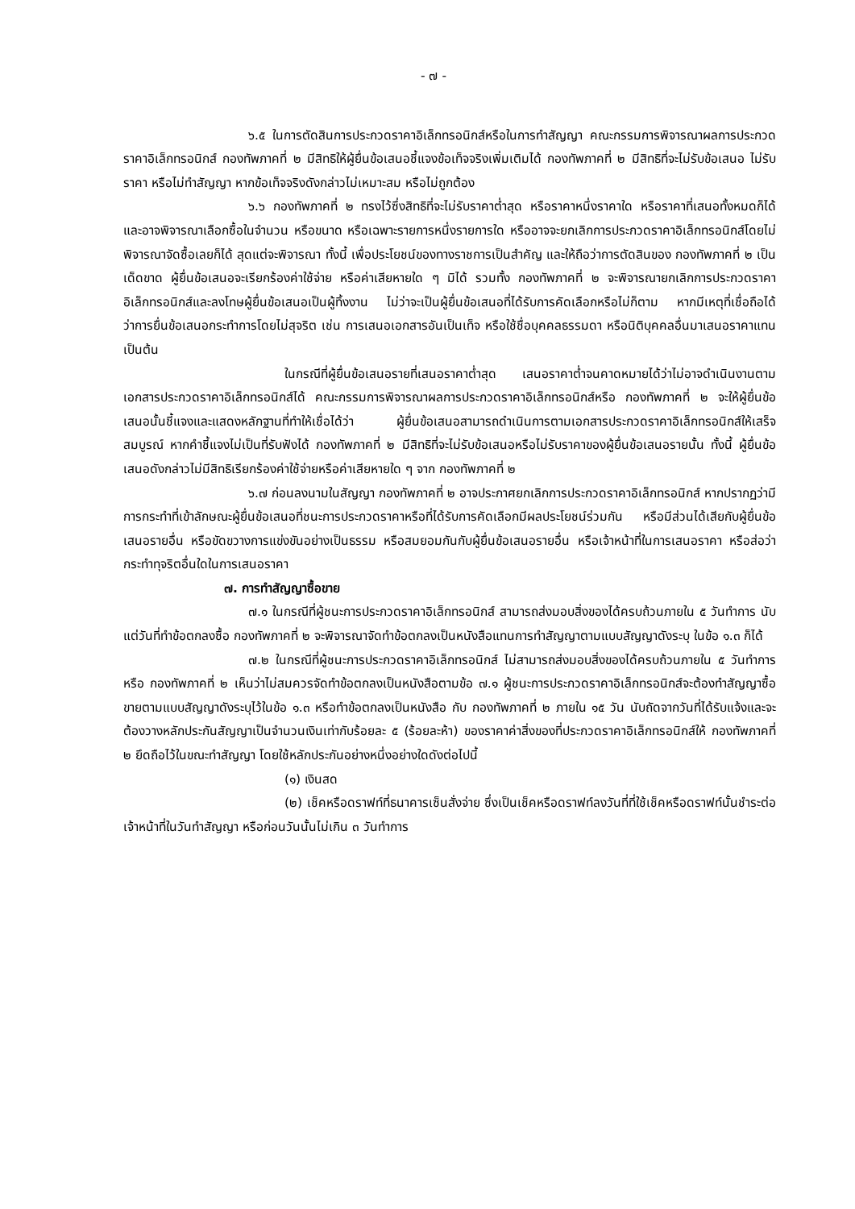- ๗ -
๖.๕ ในการตัดสินการประกวดราคาอิเล็กทรอนิกส์หรือในการทำสัญญา คณะกรรมการพิจารณาผลการประกวดราคาอิเล็กทรอนิกส์ กองทัพภาคที่ ๒ มีสิทธิให้ผู้ยื่นข้อเสนอชี้แจงข้อเท็จจริงเพิ่มเติมได้ กองทัพภาคที่ ๒ มีสิทธิที่จะไม่รับข้อเสนอ ไม่รับราคา หรือไม่ทำสัญญา หากข้อเท็จจริงดังกล่าวไม่เหมาะสม หรือไม่ถูกต้อง
๖.๖ กองทัพภาคที่ ๒ ทรงไว้ซึ่งสิทธิที่จะไม่รับราคาต่ำสุด หรือราคาหนึ่งราคาใด หรือราคาที่เสนอทั้งหมดก็ได้ และอาจพิจารณาเลือกซื้อในจำนวน หรือขนาด หรือเฉพาะรายการหนึ่งรายการใด หรืออาจจะยกเลิกการประกวดราคาอิเล็กทรอนิกส์โดยไม่พิจารณาจัดซื้อเลยก็ได้ สุดแต่จะพิจารณา ทั้งนี้ เพื่อประโยชน์ของทางราชการเป็นสำคัญ และให้ถือว่าการตัดสินของ กองทัพภาคที่ ๒ เป็นเด็ดขาด ผู้ยื่นข้อเสนอจะเรียกร้องค่าใช้จ่าย หรือค่าเสียหายใด ๆ มิได้ รวมทั้ง กองทัพภาคที่ ๒ จะพิจารณายกเลิกการประกวดราคาอิเล็กทรอนิกส์และลงโทษผู้ยื่นข้อเสนอเป็นผู้ทิ้งงาน ไม่ว่าจะเป็นผู้ยื่นข้อเสนอที่ได้รับการคัดเลือกหรือไม่ก็ตาม หากมีเหตุที่เชื่อถือได้ว่าการยื่นข้อเสนอกระทำการโดยไม่สุจริต เช่น การเสนอเอกสารอันเป็นเท็จ หรือใช้ชื่อบุคคลธรรมดา หรือนิติบุคคลอื่นมาเสนอราคาแทน เป็นต้น
ในกรณีที่ผู้ยื่นข้อเสนอรายที่เสนอราคาต่ำสุด เสนอราคาต่ำจนคาดหมายได้ว่าไม่อาจดำเนินงานตามเอกสารประกวดราคาอิเล็กทรอนิกส์ได้ คณะกรรมการพิจารณาผลการประกวดราคาอิเล็กทรอนิกส์หรือ กองทัพภาคที่ ๒ จะให้ผู้ยื่นข้อเสนอนั้นชี้แจงและแสดงหลักฐานที่ทำให้เชื่อได้ว่า ผู้ยื่นข้อเสนอสามารถดำเนินการตามเอกสารประกวดราคาอิเล็กทรอนิกส์ให้เสร็จสมบูรณ์ หากคำชี้แจงไม่เป็นที่รับฟังได้ กองทัพภาคที่ ๒ มีสิทธิที่จะไม่รับข้อเสนอหรือไม่รับราคาของผู้ยื่นข้อเสนอรายนั้น ทั้งนี้ ผู้ยื่นข้อเสนอดังกล่าวไม่มีสิทธิเรียกร้องค่าใช้จ่ายหรือค่าเสียหายใด ๆ จาก กองทัพภาคที่ ๒
๖.๗ ก่อนลงนามในสัญญา กองทัพภาคที่ ๒ อาจประกาศยกเลิกการประกวดราคาอิเล็กทรอนิกส์ หากปรากฏว่ามีการกระทำที่เข้าลักษณะผู้ยื่นข้อเสนอที่ชนะการประกวดราคาหรือที่ได้รับการคัดเลือกมีผลประโยชน์ร่วมกัน หรือมีส่วนได้เสียกับผู้ยื่นข้อเสนอรายอื่น หรือขัดขวางการแข่งขันอย่างเป็นธรรม หรือสมยอมกันกับผู้ยื่นข้อเสนอรายอื่น หรือเจ้าหน้าที่ในการเสนอราคา หรือส่อว่ากระทำทุจริตอื่นใดในการเสนอราคา
๗. การทำสัญญาซื้อขาย
๗.๑ ในกรณีที่ผู้ชนะการประกวดราคาอิเล็กทรอนิกส์ สามารถส่งมอบสิ่งของได้ครบถ้วนภายใน ๕ วันทำการ นับแต่วันที่ทำข้อตกลงซื้อ กองทัพภาคที่ ๒ จะพิจารณาจัดทำข้อตกลงเป็นหนังสือแทนการทำสัญญาตามแบบสัญญาดังระบุ ในข้อ ๑.๓ ก็ได้
๗.๒ ในกรณีที่ผู้ชนะการประกวดราคาอิเล็กทรอนิกส์ ไม่สามารถส่งมอบสิ่งของได้ครบถ้วนภายใน ๕ วันทำการ หรือ กองทัพภาคที่ ๒ เห็นว่าไม่สมควรจัดทำข้อตกลงเป็นหนังสือตามข้อ ๗.๑ ผู้ชนะการประกวดราคาอิเล็กทรอนิกส์จะต้องทำสัญญาซื้อขายตามแบบสัญญาดังระบุไว้ในข้อ ๑.๓ หรือทำข้อตกลงเป็นหนังสือ กับ กองทัพภาคที่ ๒ ภายใน ๑๕ วัน นับถัดจากวันที่ได้รับแจ้งและจะต้องวางหลักประกันสัญญาเป็นจำนวนเงินเท่ากับร้อยละ ๕ (ร้อยละห้า) ของราคาค่าสิ่งของที่ประกวดราคาอิเล็กทรอนิกส์ให้ กองทัพภาคที่ ๒ ยึดถือไว้ในขณะทำสัญญา โดยใช้หลักประกันอย่างหนึ่งอย่างใดดังต่อไปนี้
(๑) เงินสด
(๒) เช็คหรือดราฟท์ที่ธนาคารเซ็นสั่งจ่าย ซึ่งเป็นเช็คหรือดราฟท์ลงวันที่ที่ใช้เช็คหรือดราฟท์นั้นชำระต่อเจ้าหน้าที่ในวันทำสัญญา หรือก่อนวันนั้นไม่เกิน ๓ วันทำการ